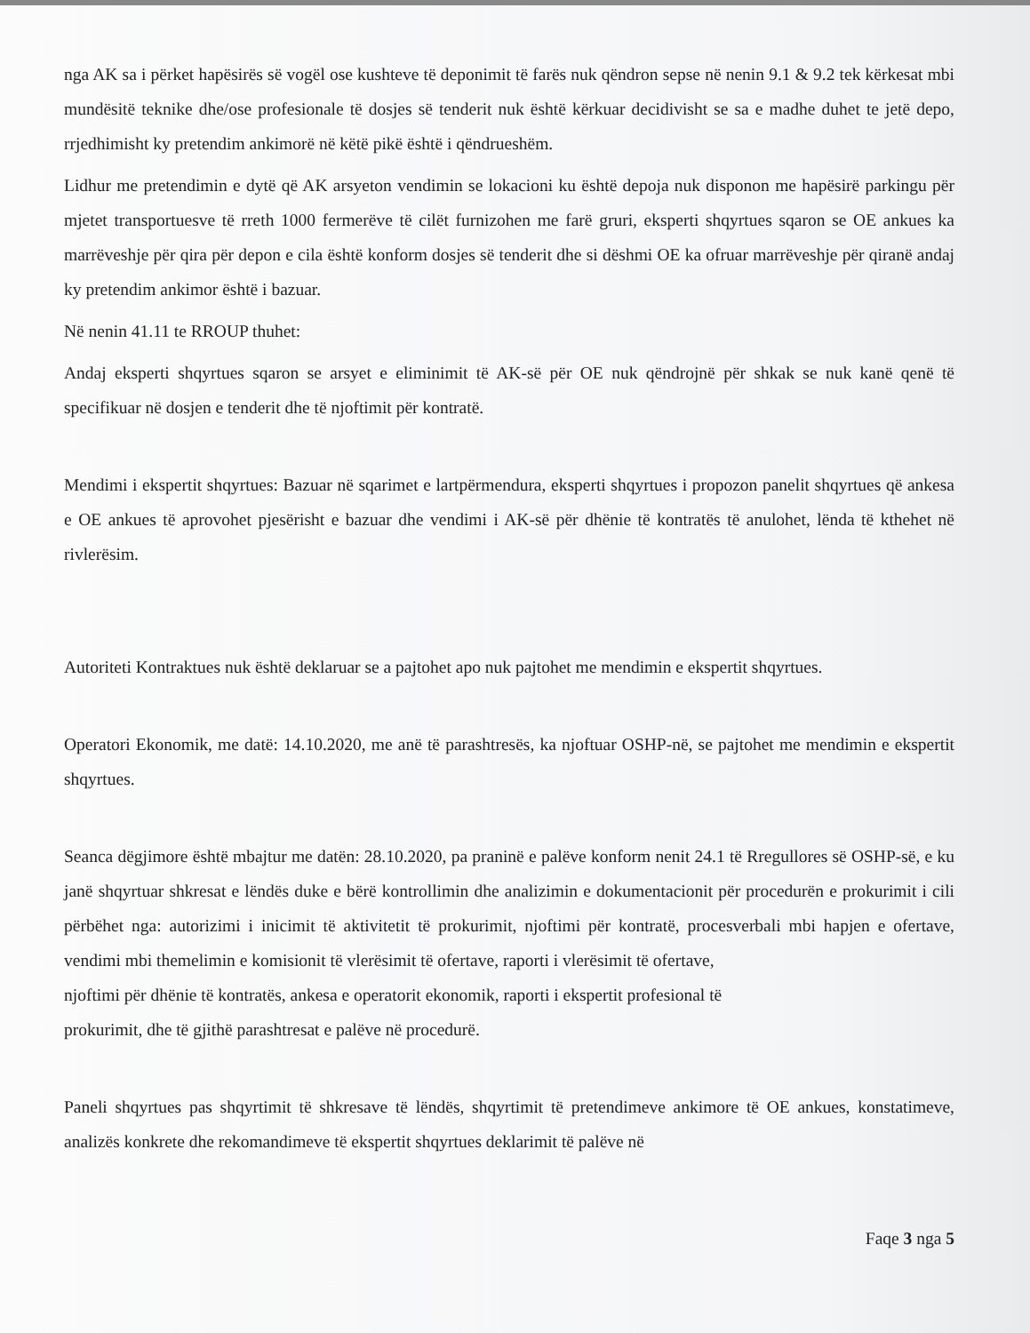nga AK sa i përket hapësirës së vogël ose kushteve të deponimit të farës nuk qëndron sepse në nenin 9.1 & 9.2 tek kërkesat mbi mundësitë teknike dhe/ose profesionale të dosjes së tenderit nuk është kërkuar decidivisht se sa e madhe duhet te jetë depo, rrjedhimisht ky pretendim ankimorë në këtë pikë është i qëndrueshëm.
Lidhur me pretendimin e dytë që AK arsyeton vendimin se lokacioni ku është depoja nuk disponon me hapësirë parkingu për mjetet transportuesve të rreth 1000 fermerëve të cilët furnizohen me farë gruri, eksperti shqyrtues sqaron se OE ankues ka marrëveshje për qira për depon e cila është konform dosjes së tenderit dhe si dëshmi OE ka ofruar marrëveshje për qiranë andaj ky pretendim ankimor është i bazuar.
Në nenin 41.11 te RROUP thuhet:
Andaj eksperti shqyrtues sqaron se arsyet e eliminimit të AK-së për OE nuk qëndrojnë për shkak se nuk kanë qenë të specifikuar në dosjen e tenderit dhe të njoftimit për kontratë.
Mendimi i ekspertit shqyrtues: Bazuar në sqarimet e lartpërmendura, eksperti shqyrtues i propozon panelit shqyrtues që ankesa e OE ankues të aprovohet pjesërisht e bazuar dhe vendimi i AK-së për dhënie të kontratës të anulohet, lënda të kthehet në rivlerësim.
Autoriteti Kontraktues nuk është deklaruar se a pajtohet apo nuk pajtohet me mendimin e ekspertit shqyrtues.
Operatori Ekonomik, me datë: 14.10.2020, me anë të parashtresës, ka njoftuar OSHP-në, se pajtohet me mendimin e ekspertit shqyrtues.
Seanca dëgjimore është mbajtur me datën: 28.10.2020, pa praninë e palëve konform nenit 24.1 të Rregullores së OSHP-së, e ku janë shqyrtuar shkresat e lëndës duke e bërë kontrollimin dhe analizimin e dokumentacionit për procedurën e prokurimit i cili përbëhet nga: autorizimi i inicimit të aktivitetit të prokurimit, njoftimi për kontratë, procesverbali mbi hapjen e ofertave, vendimi mbi themelimin e komisionit të vlerësimit të ofertave, raporti i vlerësimit të ofertave,
njoftimi për dhënie të kontratës, ankesa e operatorit ekonomik, raporti i ekspertit profesional të
prokurimit, dhe të gjithë parashtresat e palëve në procedurë.
Paneli shqyrtues pas shqyrtimit të shkresave të lëndës, shqyrtimit të pretendimeve ankimore të OE ankues, konstatimeve, analizës konkrete dhe rekomandimeve të ekspertit shqyrtues deklarimit të palëve në
Faqe 3 nga 5